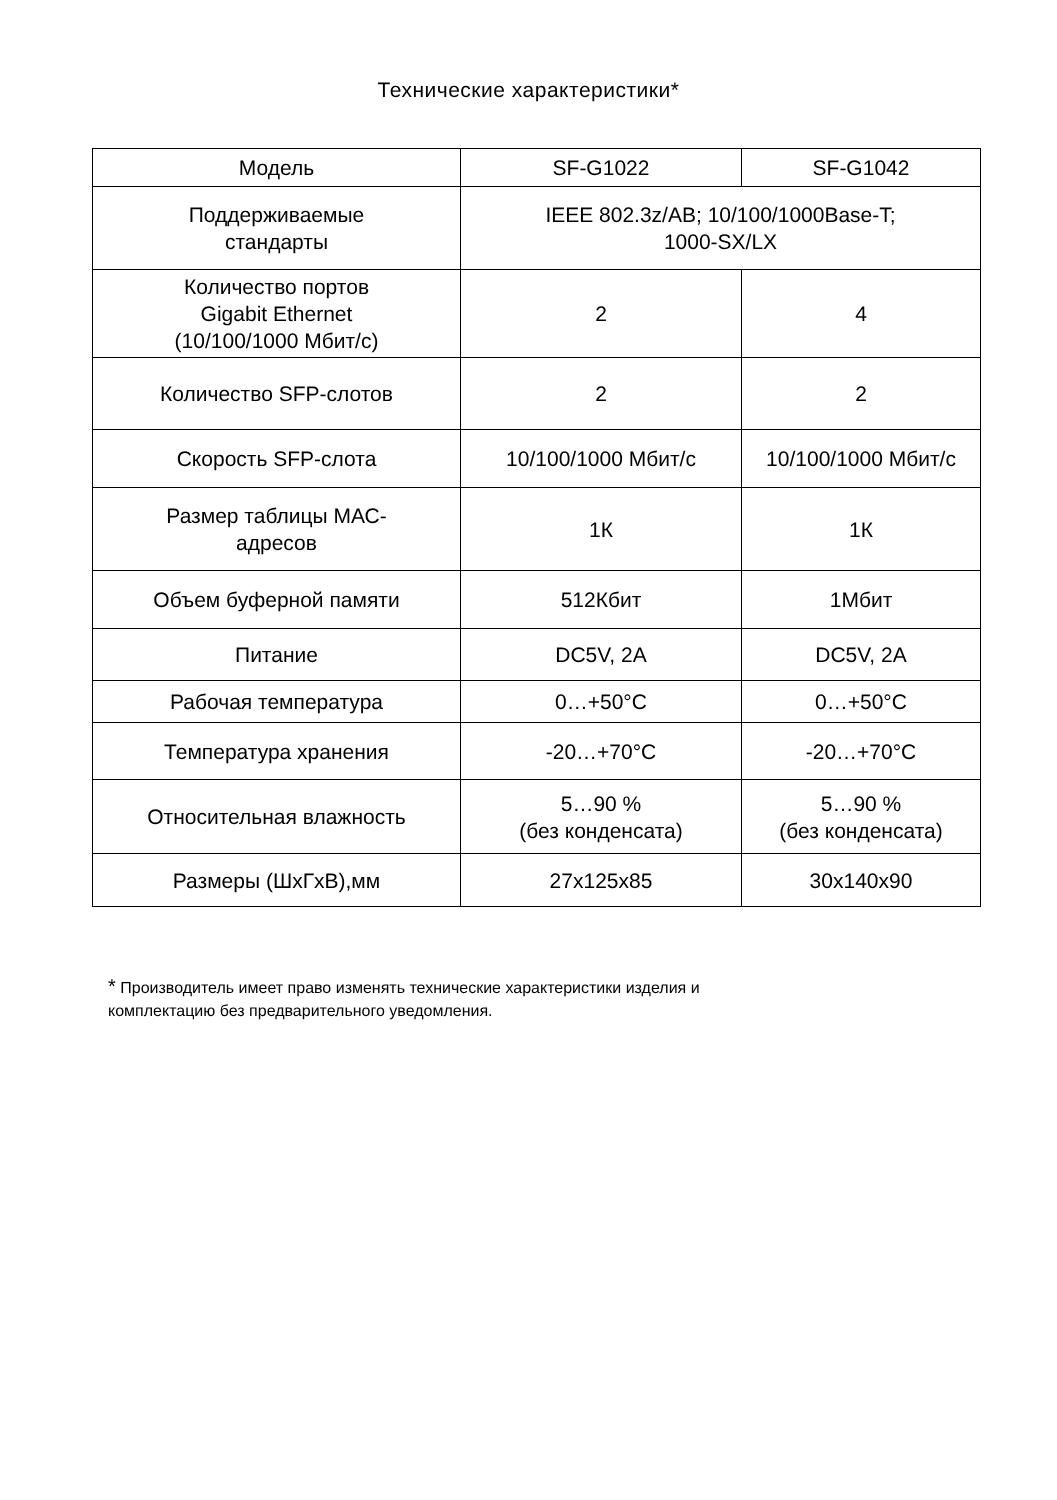Технические характеристики*
| Модель | SF-G1022 | SF-G1042 |
| Поддерживаемые стандарты | IEEE 802.3z/AB; 10/100/1000Base-T; 1000-SX/LX | |
| Количество портов Gigabit Ethernet (10/100/1000 Мбит/с) | 2 | 4 |
| Количество SFP-слотов | 2 | 2 |
| Скорость SFP-слота | 10/100/1000 Мбит/с | 10/100/1000 Мбит/с |
| Размер таблицы МАС- адресов | 1К | 1К |
| Объем буферной памяти | 512Кбит | 1Мбит |
| Питание | DC5V, 2A | DC5V, 2A |
| Рабочая температура | 0…+50°C | 0…+50°C |
| Температура хранения | -20…+70°C | -20…+70°C |
| Относительная влажность | 5…90 % (без конденсата) | 5…90 % (без конденсата) |
| Размеры (ШхГхВ),мм | 27x125x85 | 30x140x90 |
* Производитель имеет право изменять технические характеристики изделия и
комплектацию без предварительного уведомления.